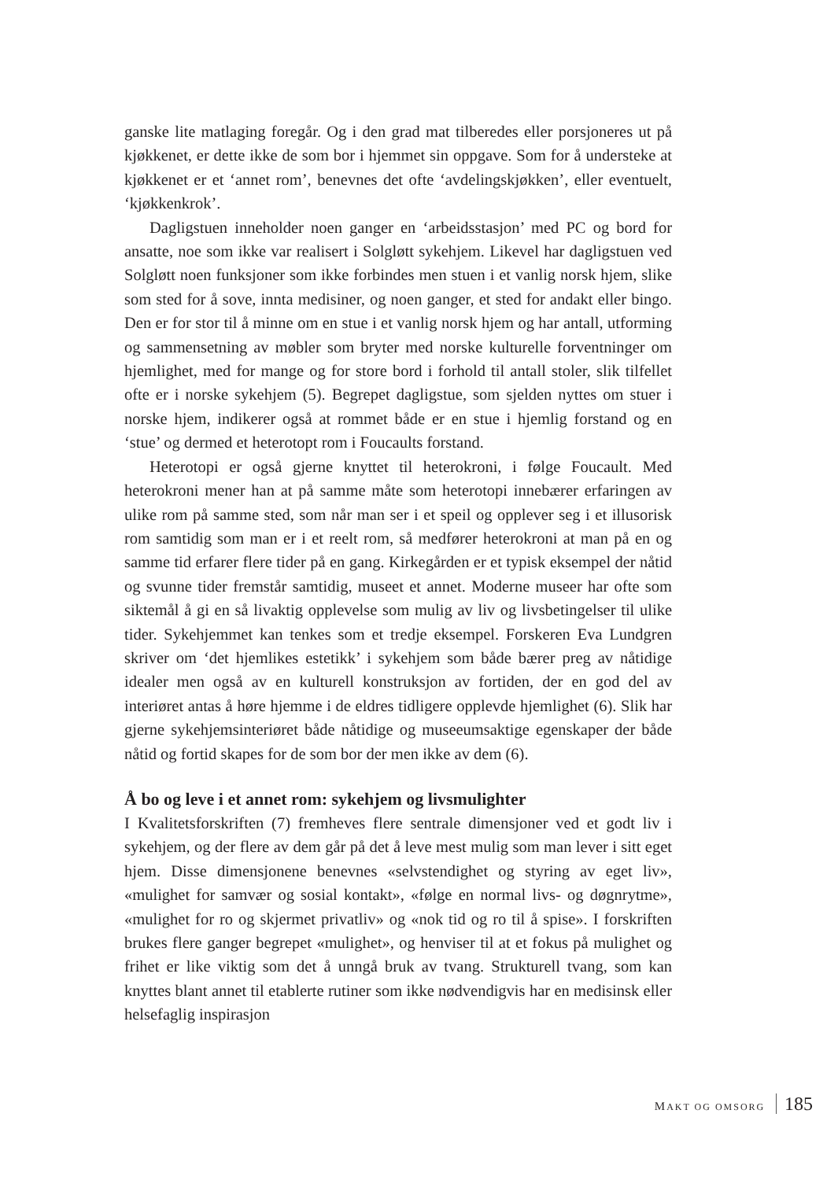ganske lite matlaging foregår. Og i den grad mat tilberedes eller porsjoneres ut på kjøkkenet, er dette ikke de som bor i hjemmet sin oppgave. Som for å understeke at kjøkkenet er et ‘annet rom’, benevnes det ofte ‘avdelings­kjøkken’, eller eventuelt, ‘kjøkkenkrok’.
Dagligstuen inneholder noen ganger en ‘arbeidsstasjon’ med PC og bord for ansatte, noe som ikke var realisert i Solgløtt sykehjem. Likevel har dag­ligstuen ved Solgløtt noen funksjoner som ikke forbindes men stuen i et vanlig norsk hjem, slike som sted for å sove, innta medisiner, og noen ganger, et sted for andakt eller bingo. Den er for stor til å minne om en stue i et vanlig norsk hjem og har antall, utforming og sammensetning av møbler som bryter med norske kulturelle forventninger om hjemlighet, med for mange og for store bord i forhold til antall stoler, slik tilfellet ofte er i nor­ske sykehjem (5). Begrepet dagligstue, som sjelden nyttes om stuer i norske hjem, indikerer også at rommet både er en stue i hjemlig forstand og en ‘stue’ og dermed et heterotopt rom i Foucaults forstand.
Heterotopi er også gjerne knyttet til heterokroni, i følge Foucault. Med heterokroni mener han at på samme måte som heterotopi innebærer er­faringen av ulike rom på samme sted, som når man ser i et speil og opplever seg i et illusorisk rom samtidig som man er i et reelt rom, så medfører hete­rokroni at man på en og samme tid erfarer flere tider på en gang. Kirkegår­den er et typisk eksempel der nåtid og svunne tider fremstår samtidig, museet et annet. Moderne museer har ofte som siktemål å gi en så livaktig opplevelse som mulig av liv og livsbetingelser til ulike tider. Sykehjemmet kan tenkes som et tredje eksempel. Forskeren Eva Lundgren skriver om ‘det hjemlikes estetikk’ i sykehjem som både bærer preg av nåtidige idealer men også av en kulturell konstruksjon av fortiden, der en god del av interiøret antas å høre hjemme i de eldres tidligere opplevde hjemlighet (6). Slik har gjerne sykehjemsinteriøret både nåtidige og museeumsaktige egenskaper der både nåtid og fortid skapes for de som bor der men ikke av dem (6).
Å bo og leve i et annet rom: sykehjem og livsmulighter
I Kvalitetsforskriften (7) fremheves flere sentrale dimensjoner ved et godt liv i sykehjem, og der flere av dem går på det å leve mest mulig som man lever i sitt eget hjem. Disse dimensjonene benevnes «selvstendighet og sty­ring av eget liv», «mulighet for samvær og sosial kontakt», «følge en normal livs- og døgnrytme», «mulighet for ro og skjermet privatliv» og «nok tid og ro til å spise». I forskriften brukes flere ganger begrepet «mulighet», og henviser til at et fokus på mulighet og frihet er like viktig som det å unngå bruk av tvang. Strukturell tvang, som kan knyttes blant annet til etablerte rutiner som ikke nødvendigvis har en medisinsk eller helsefaglig inspirasjon
MAKT OG OMSORG 185